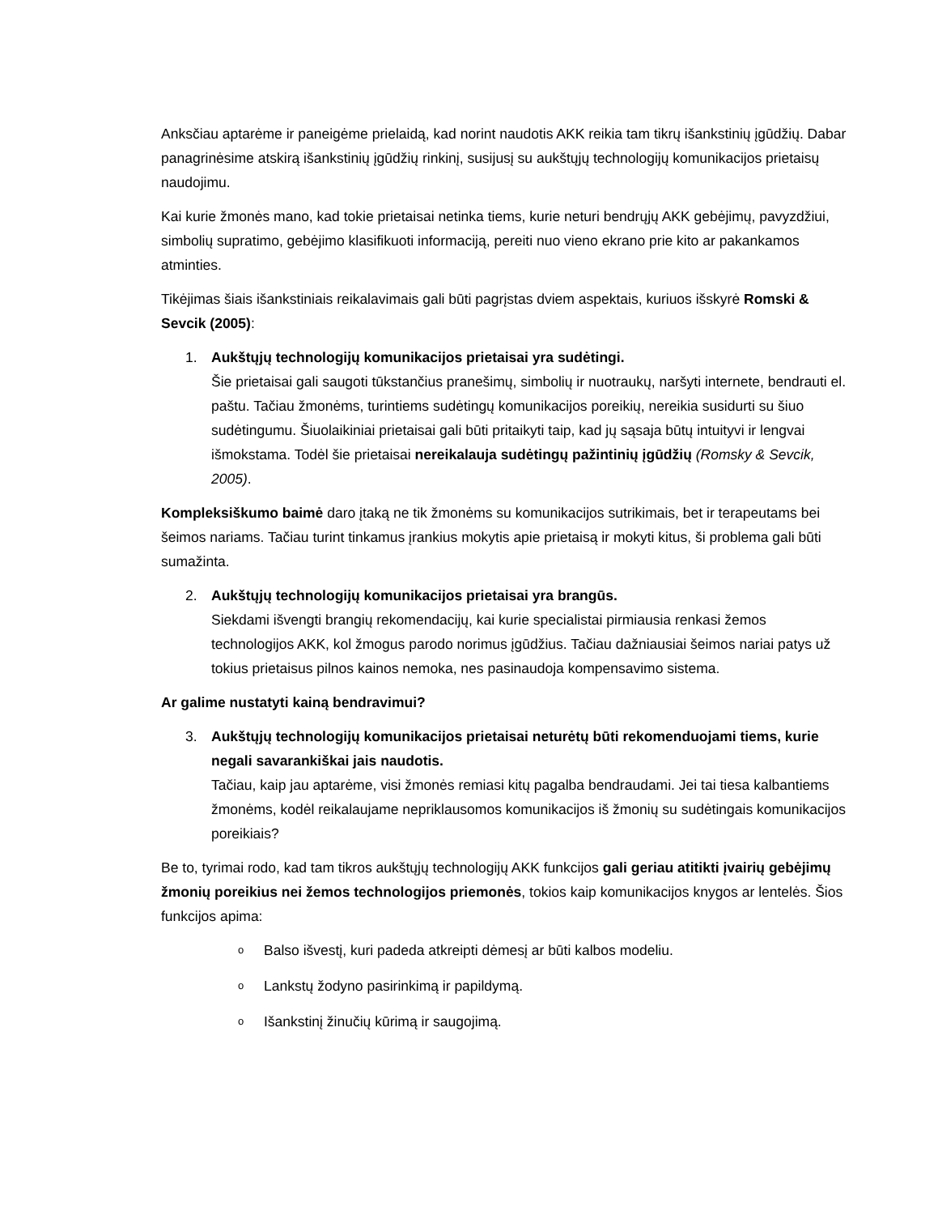Anksčiau aptarėme ir paneigėme prielaidą, kad norint naudotis AKK reikia tam tikrų išankstinių įgūdžių. Dabar panagrinėsime atskirą išankstinių įgūdžių rinkinį, susijusį su aukštųjų technologijų komunikacijos prietaisų naudojimu.
Kai kurie žmonės mano, kad tokie prietaisai netinka tiems, kurie neturi bendrųjų AKK gebėjimų, pavyzdžiui, simbolių supratimo, gebėjimo klasifikuoti informaciją, pereiti nuo vieno ekrano prie kito ar pakankamos atminties.
Tikėjimas šiais išankstiniais reikalavimais gali būti pagrįstas dviem aspektais, kuriuos išskyrė Romski & Sevcik (2005):
1. Aukštųjų technologijų komunikacijos prietaisai yra sudėtingi.
Šie prietaisai gali saugoti tūkstančius pranešimų, simbolių ir nuotraukų, naršyti internete, bendrauti el. paštu. Tačiau žmonėms, turintiems sudėtingų komunikacijos poreikių, nereikia susidurti su šiuo sudėtingumu. Šiuolaikiniai prietaisai gali būti pritaikyti taip, kad jų sąsaja būtų intuityvi ir lengvai išmokstama. Todėl šie prietaisai nereikalauja sudėtingų pažintinių įgūdžių (Romsky & Sevcik, 2005).
Kompleksiškumo baimė daro įtaką ne tik žmonėms su komunikacijos sutrikimais, bet ir terapeutams bei šeimos nariams. Tačiau turint tinkamus įrankius mokytis apie prietaisą ir mokyti kitus, ši problema gali būti sumažinta.
2. Aukštųjų technologijų komunikacijos prietaisai yra brangūs.
Siekdami išvengti brangių rekomendacijų, kai kurie specialistai pirmiausia renkasi žemos technologijos AKK, kol žmogus parodo norimus įgūdžius. Tačiau dažniausiai šeimos nariai patys už tokius prietaisus pilnos kainos nemoka, nes pasinaudoja kompensavimo sistema.
Ar galime nustatyti kainą bendravimui?
3. Aukštųjų technologijų komunikacijos prietaisai neturėtų būti rekomenduojami tiems, kurie negali savarankiškai jais naudotis.
Tačiau, kaip jau aptarėme, visi žmonės remiasi kitų pagalba bendraudami. Jei tai tiesa kalbantiems žmonėms, kodėl reikalaujame nepriklausomos komunikacijos iš žmonių su sudėtingais komunikacijos poreikiais?
Be to, tyrimai rodo, kad tam tikros aukštųjų technologijų AKK funkcijos gali geriau atitikti įvairių gebėjimų žmonių poreikius nei žemos technologijos priemonės, tokios kaip komunikacijos knygos ar lentelės. Šios funkcijos apima:
o Balso išvestį, kuri padeda atkreipti dėmesį ar būti kalbos modeliu.
o Lankstų žodyno pasirinkimą ir papildymą.
o Išankstinį žinučių kūrimą ir saugojimą.